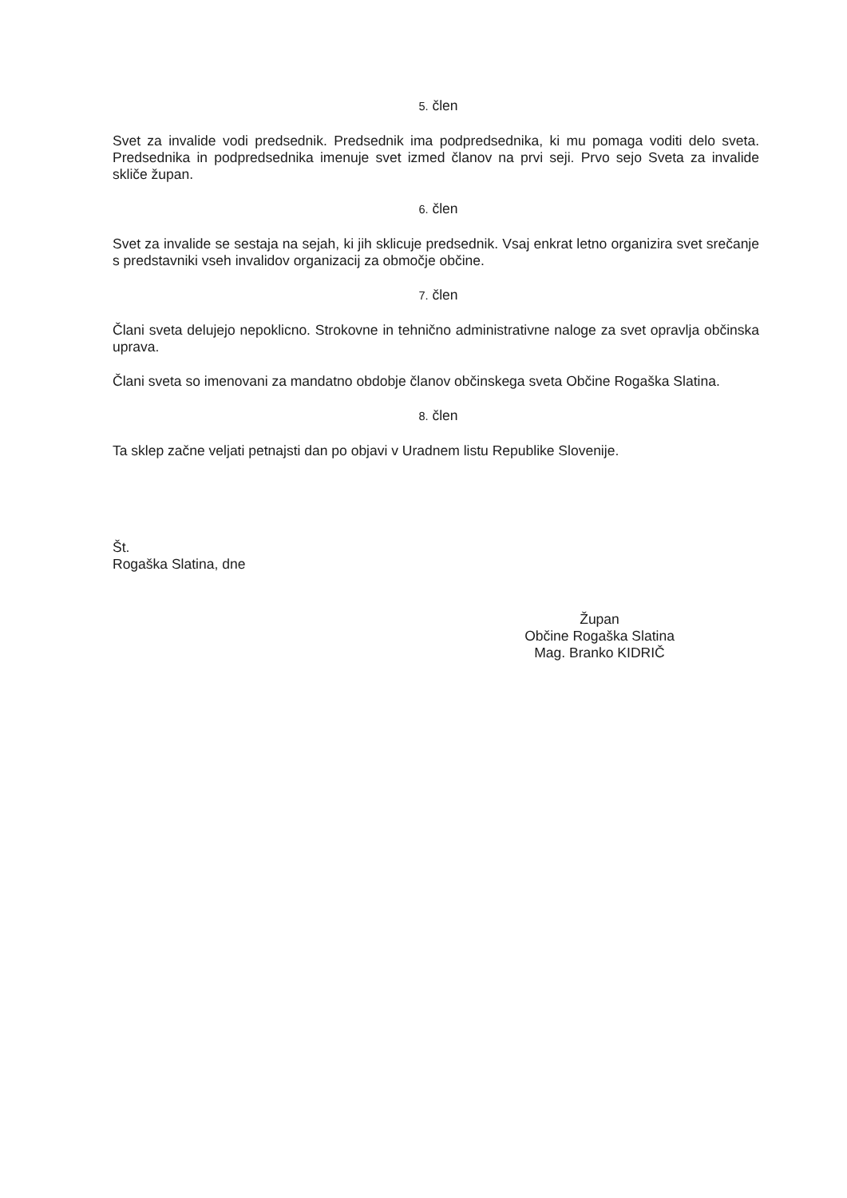5. člen
Svet za invalide vodi predsednik. Predsednik ima podpredsednika, ki mu pomaga voditi delo sveta. Predsednika in podpredsednika imenuje svet izmed članov na prvi seji. Prvo sejo Sveta za invalide skliče župan.
6. člen
Svet za invalide se sestaja na sejah, ki jih sklicuje predsednik. Vsaj enkrat letno organizira svet srečanje s predstavniki vseh invalidov organizacij za območje občine.
7. člen
Člani sveta delujejo nepoklicno. Strokovne in tehnično administrativne naloge za svet opravlja občinska uprava.
Člani sveta so imenovani za mandatno obdobje članov občinskega sveta Občine Rogaška Slatina.
8. člen
Ta sklep začne veljati petnajsti dan po objavi v Uradnem listu Republike Slovenije.
Št.
Rogaška Slatina, dne
Župan
Občine Rogaška Slatina
Mag. Branko KIDRIČ